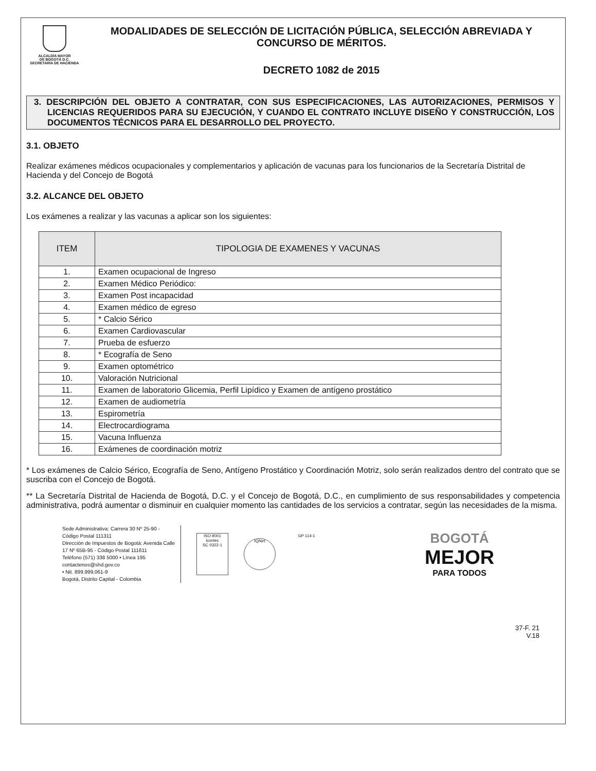ALCALDÍA MAYOR
DE BOGOTÁ D.C.
SECRETARÍA DE HACIENDA
MODALIDADES DE SELECCIÓN DE LICITACIÓN PÚBLICA, SELECCIÓN ABREVIADA Y CONCURSO DE MÉRITOS.
DECRETO 1082 de 2015
3. DESCRIPCIÓN DEL OBJETO A CONTRATAR, CON SUS ESPECIFICACIONES, LAS AUTORIZACIONES, PERMISOS Y LICENCIAS REQUERIDOS PARA SU EJECUCIÓN, Y CUANDO EL CONTRATO INCLUYE DISEÑO Y CONSTRUCCIÓN, LOS DOCUMENTOS TÉCNICOS PARA EL DESARROLLO DEL PROYECTO.
3.1. OBJETO
Realizar exámenes médicos ocupacionales y complementarios y aplicación de vacunas para los funcionarios de la Secretaría Distrital de Hacienda y del Concejo de Bogotá
3.2. ALCANCE DEL OBJETO
Los exámenes a realizar y las vacunas a aplicar son los siguientes:
| ITEM | TIPOLOGIA DE EXAMENES Y VACUNAS |
| --- | --- |
| 1. | Examen ocupacional de Ingreso |
| 2. | Examen Médico Periódico: |
| 3. | Examen Post incapacidad |
| 4. | Examen médico de egreso |
| 5. | * Calcio Sérico |
| 6. | Examen Cardiovascular |
| 7. | Prueba de esfuerzo |
| 8. | * Ecografía de Seno |
| 9. | Examen optométrico |
| 10. | Valoración Nutricional |
| 11. | Examen de laboratorio Glicemia, Perfil Lipídico y Examen de antígeno prostático |
| 12. | Examen de audiometría |
| 13. | Espirometría |
| 14. | Electrocardiograma |
| 15. | Vacuna Influenza |
| 16. | Exámenes de coordinación motriz |
* Los exámenes de Calcio Sérico, Ecografía de Seno, Antígeno Prostático y Coordinación Motriz, solo serán realizados dentro del contrato que se suscriba con el Concejo de Bogotá.
** La Secretaría Distrital de Hacienda de Bogotá, D.C. y el Concejo de Bogotá, D.C., en cumplimiento de sus responsabilidades y competencia administrativa, podrá aumentar o disminuir en cualquier momento las cantidades de los servicios a contratar, según las necesidades de la misma.
Sede Administrativa: Carrera 30 Nº 25-90 - Código Postal 111311
Dirección de Impuestos de Bogotá: Avenida Calle 17 Nº 65B-95 - Código Postal 111611
Teléfono (571) 338 5000 • Línea 195
contactenos@shd.gov.co
• Nit. 899.999.061-9
Bogotá, Distrito Capital - Colombia
ISO 9001
icontec
SC 0322-1
IQNet
GP 114-1
BOGOTÁ
MEJOR
PARA TODOS
37-F. 21
V.18